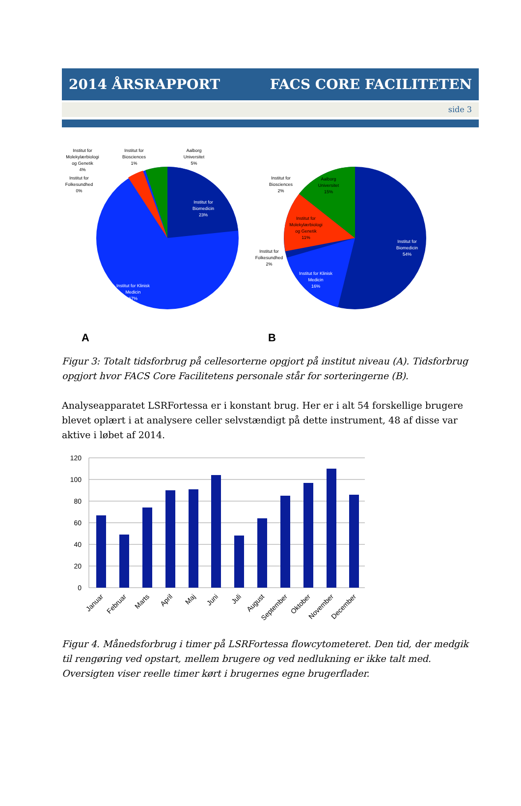2014 ÅRSRAPPORT FACS CORE FACILITETEN
side 3
Institut for
Biomedicin
23%
Institut for Klinisk
Medicin
67%
Institut for
Molekylærbiologi
og Genetik
4%
Institut for
Biosciences
1%
Aalborg
Universitet
5%
Institut for
Folkesundhed
0%
Institut for
Biomedicin
54%
Institut for Klinisk
Medicin
16%
Aalborg
Universitet
15%
Institut for
Molekylærbiologi
og Genetik
11%
Institut for
Biosciences
2%
Institut for
Folkesundhed
2%
A
B
Figur 3: Totalt tidsforbrug på cellesorterne opgjort på institut niveau (A). Tidsforbrug opgjort hvor FACS Core Facilitetens personale står for sorteringerne (B).
Analyseapparatet LSRFortessa er i konstant brug. Her er i alt 54 forskellige brugere blevet oplært i at analysere celler selvstændigt på dette instrument, 48 af disse var aktive i løbet af 2014.
120
100
80
60
40
20
0
Januar
Februar
Marts
April
Maj
Juni
Juli
August
September
Oktober
November
December
Figur 4. Månedsforbrug i timer på LSRFortessa flowcytometeret. Den tid, der medgik til rengøring ved opstart, mellem brugere og ved nedlukning er ikke talt med. Oversigten viser reelle timer kørt i brugernes egne brugerflader.